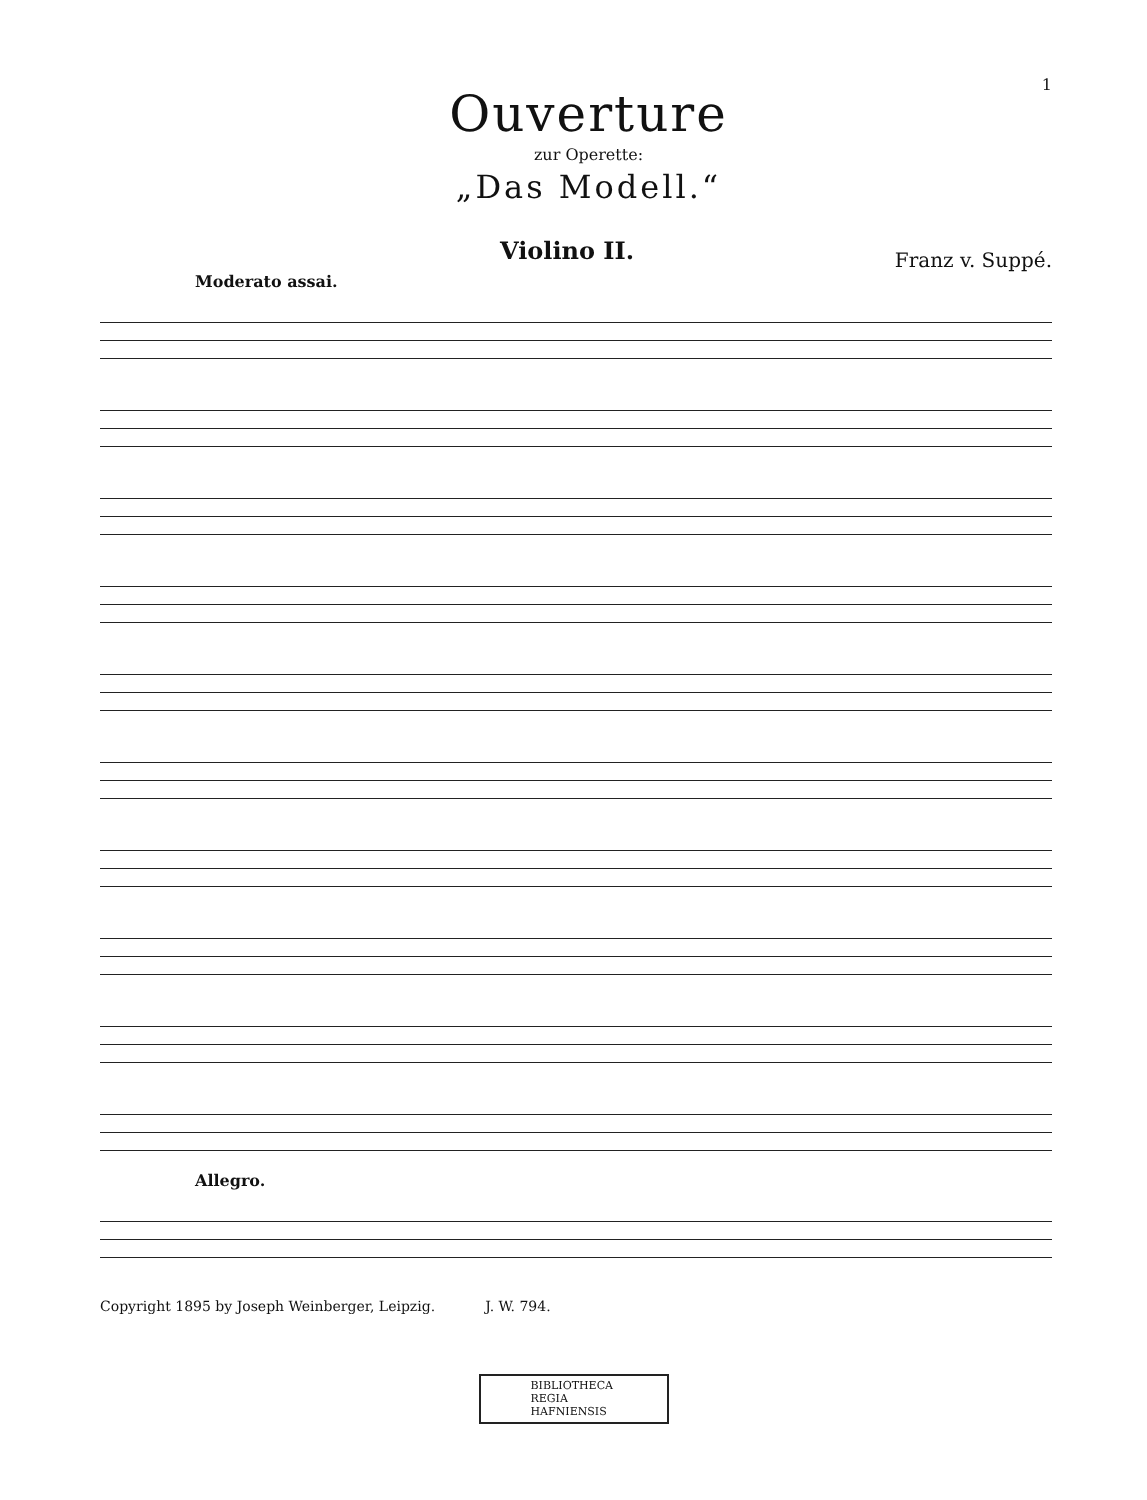1
Ouverture
zur Operette:
„Das Modell.“
Violino II. Franz v. Suppé.
Moderato assai.
Allegro.
Copyright 1895 by Joseph Weinberger, Leipzig. J. W. 794.
BIBLIOTHECA
REGIA
HAFNIENSIS